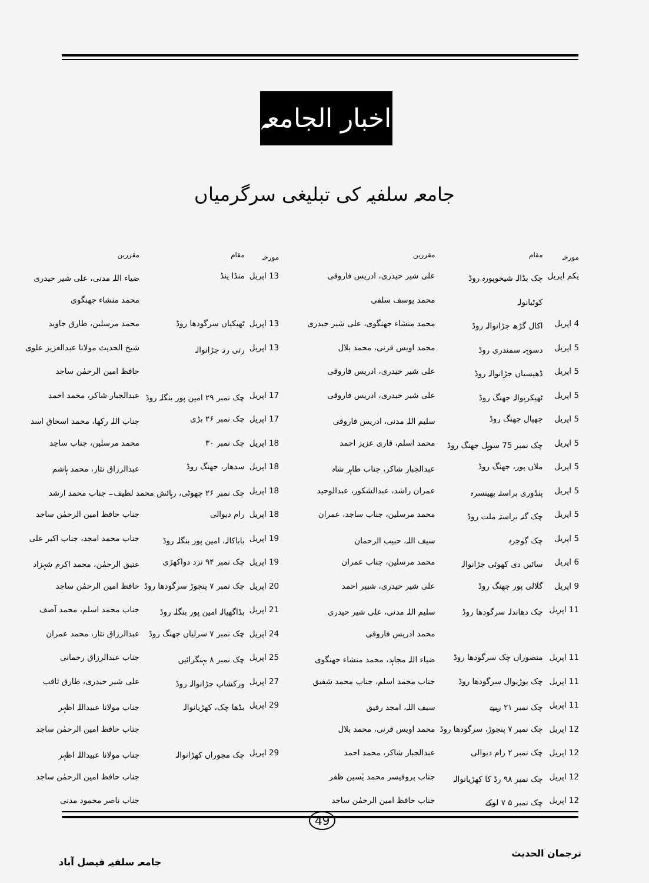اخبار الجامعہ
جامعہ سلفیہ کی تبلیغی سرگرمیاں
| مورخہ | مقام | مقررین |
| --- | --- | --- |
| یکم اپریل | چک بڈالہ شیخوپورہ روڈ | علی شیر حیدری، ادریس فاروقی |
| | کوٹیانولہ | محمد یوسف سلفی |
| 4 اپریل | اکال گڑھ جڑانوالہ روڈ | محمد منشاء جھنگوی، علی شیر حیدری |
| 5 اپریل | دسوہہ سمندری روڈ | محمد اویس قرنی، محمد بلال |
| 5 اپریل | ڈھیسیاں جڑانوالہ روڈ | علی شیر حیدری، ادریس فاروقی |
| 5 اپریل | ٹھیکریوالہ جھنگ روڈ | علی شیر حیدری، ادریس فاروقی |
| 5 اپریل | جھپال جھنگ روڈ | سلیم اللہ مدنی، ادریس فاروقی |
| 5 اپریل | چک نمبر 75 سوہل جھنگ روڈ | محمد اسلم، قاری عزیز احمد |
| 5 اپریل | ملاں پور، جھنگ روڈ | عبدالجبار شاکر، جناب طاہر شاہ |
| 5 اپریل | پنڈوری براستہ بھینسرہ | عمران راشد، عبدالشکور، عبدالوحید |
| 5 اپریل | چک گنہ براستہ ملت روڈ | محمد مرسلین، جناب ساجد، عمران |
| 5 اپریل | چک گوجرہ | سیف اللہ، حبیب الرحمان |
| 6 اپریل | سائیں دی کھوئی جڑانوالہ | محمد مرسلین، جناب عمران |
| 9 اپریل | گلالی پور جھنگ روڈ | علی شیر حیدری، شبیر احمد |
| 11 اپریل | چک دھاندلہ سرگودھا روڈ | سلیم اللہ مدنی، علی شیر حیدری |
| | | محمد ادریس فاروقی |
| 11 اپریل | منصوراں چک سرگودھا روڈ | ضیاء اللہ مجاہد، محمد منشاء جھنگوی |
| 11 اپریل | چک بوڑیوال سرگودھا روڈ | جناب محمد اسلم، جناب محمد شفیق |
| 11 اپریل | چک نمبر ۲۱ ریپے | سیف اللہ، امجد رفیق |
| 12 اپریل | چک نمبر ۷ پنجوڑ، سرگودھا روڈ | محمد اویس قرنی، محمد بلال |
| 12 اپریل | چک نمبر ۲ رام دیوالی | عبدالجبار شاکر، محمد احمد |
| 12 اپریل | چک نمبر ۹۸ رڈ کا کھڑیانوالہ | جناب پروفیسر محمد یٰسین ظفر |
| 12 اپریل | چک نمبر ۵ ۷ لوکے | جناب حافظ امین الرحمٰن ساجد |
| مورخہ | مقام | مقررین |
| --- | --- | --- |
| 13 اپریل | منڈا پنڈ | ضیاء اللہ مدنی، علی شیر حیدری |
| | | محمد منشاء جھنگوی |
| 13 اپریل | ٹھیکیاں سرگودھا روڈ | محمد مرسلین، طارق جاوید |
| 13 اپریل | رتی رتہ جڑانوالہ | شیخ الحدیث مولانا عبدالعزیز علوی |
| | | حافظ امین الرحمٰن ساجد |
| 17 اپریل | چک نمبر ۲۹ امین پور بنگلہ روڈ | عبدالجبار شاکر، محمد احمد |
| 17 اپریل | چک نمبر ۲۶ بڑی | جناب اللہ رکھا، محمد اسحاق اسد |
| 18 اپریل | چک نمبر ۳۰ | محمد مرسلین، جناب ساجد |
| 18 اپریل | سدھار، جھنگ روڈ | عبدالرزاق نثار، محمد ہاشم |
| 18 اپریل | چک نمبر ۲۶ چھوٹی، رہائش محمد لطیف۔ جناب محمد ارشد | |
| 18 اپریل | رام دیوالی | جناب حافظ امین الرحمٰن ساجد |
| 19 اپریل | باباکالہ، امین پور بنگلہ روڈ | جناب محمد امجد، جناب اکبر علی |
| 19 اپریل | چک نمبر ۹۴ نزد دواکھڑی | عتیق الرحمٰن، محمد اکرم شہزاد |
| 20 اپریل | چک نمبر ۷ پنجوڑ سرگودھا روڈ | حافظ امین الرحمٰن ساجد |
| 21 اپریل | بڈاگھیالہ امین پور بنگلہ روڈ | جناب محمد اسلم، محمد آصف |
| 24 اپریل | چک نمبر ۷ سرلیاں جھنگ روڈ | عبدالرزاق نثار، محمد عمران |
| 25 اپریل | چک نمبر ۸ بہنگرائیں | جناب عبدالرزاق رحمانی |
| 27 اپریل | ورکشاپ جڑانوالہ روڈ | علی شیر حیدری، طارق ثاقب |
| 29 اپریل | بڈھا چک، کھڑیانوالہ | جناب مولانا عبیداللہ اظہر |
| | | جناب حافظ امین الرحمٰن ساجد |
| 29 اپریل | چک مجوراں کھڑانوالہ | جناب مولانا عبیداللہ اظہر |
| | | جناب حافظ امین الرحمٰن ساجد |
| | | جناب ناصر محمود مدنی |
49
ترجمان الحدیث جامعہ سلفیہ فیصل آباد